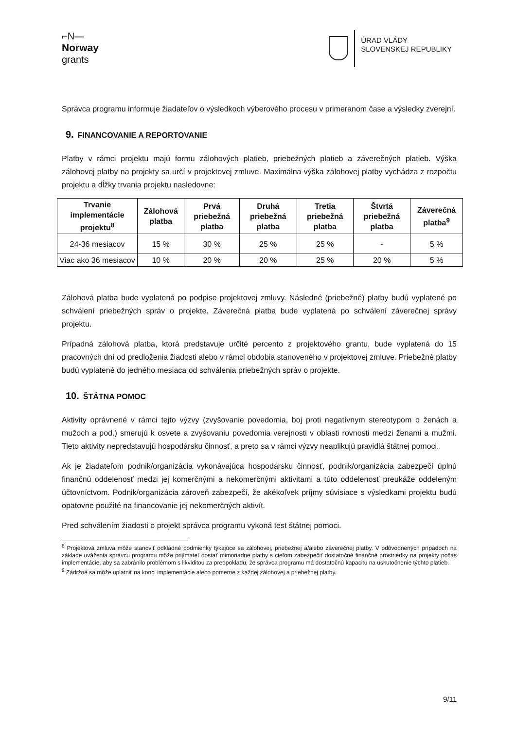⌐N—
Norway
grants
ÚRAD VLÁDY
SLOVENSKEJ REPUBLIKY
Správca programu informuje žiadateľov o výsledkoch výberového procesu v primeranom čase a výsledky zverejní.
9. FINANCOVANIE A REPORTOVANIE
Platby v rámci projektu majú formu zálohových platieb, priebežných platieb a záverečných platieb. Výška zálohovej platby na projekty sa určí v projektovej zmluve. Maximálna výška zálohovej platby vychádza z rozpočtu projektu a dĺžky trvania projektu nasledovne:
| Trvanie implementácie projektu<sup>8</sup> | Zálohová platba | Prvá priebežná platba | Druhá priebežná platba | Tretia priebežná platba | Štvrtá priebežná platba | Záverečná platba<sup>9</sup> |
| --- | --- | --- | --- | --- | --- | --- |
| 24-36 mesiacov | 15 % | 30 % | 25 % | 25 % | - | 5 % |
| Viac ako 36 mesiacov | 10 % | 20 % | 20 % | 25 % | 20 % | 5 % |
Zálohová platba bude vyplatená po podpise projektovej zmluvy. Následné (priebežné) platby budú vyplatené po schválení priebežných správ o projekte. Záverečná platba bude vyplatená po schválení záverečnej správy projektu.
Prípadná zálohová platba, ktorá predstavuje určité percento z projektového grantu, bude vyplatená do 15 pracovných dní od predloženia žiadosti alebo v rámci obdobia stanoveného v projektovej zmluve. Priebežné platby budú vyplatené do jedného mesiaca od schválenia priebežných správ o projekte.
10. ŠTÁTNA POMOC
Aktivity oprávnené v rámci tejto výzvy (zvyšovanie povedomia, boj proti negatívnym stereotypom o ženách a mužoch a pod.) smerujú k osvete a zvyšovaniu povedomia verejnosti v oblasti rovnosti medzi ženami a mužmi. Tieto aktivity nepredstavujú hospodársku činnosť, a preto sa v rámci výzvy neaplikujú pravidlá štátnej pomoci.
Ak je žiadateľom podnik/organizácia vykonávajúca hospodársku činnosť, podnik/organizácia zabezpečí úplnú finančnú oddelenosť medzi jej komerčnými a nekomerčnými aktivitami a túto oddelenosť preukáže oddeleným účtovníctvom. Podnik/organizácia zároveň zabezpečí, že akékoľvek príjmy súvisiace s výsledkami projektu budú opätovne použité na financovanie jej nekomerčných aktivít.
Pred schválením žiadosti o projekt správca programu vykoná test štátnej pomoci.
<sup>8</sup> Projektová zmluva môže stanoviť odkladné podmienky týkajúce sa zálohovej, priebežnej a/alebo záverečnej platby. V odôvodnených prípadoch na základe uváženia správcu programu môže prijímateľ dostať mimoriadne platby s cieľom zabezpečiť dostatočné finančné prostriedky na projekty počas implementácie, aby sa zabránilo problémom s likviditou za predpokladu, že správca programu má dostatočnú kapacitu na uskutočnenie týchto platieb.
<sup>9</sup> Zádržné sa môže uplatniť na konci implementácie alebo pomerne z každej zálohovej a priebežnej platby.
9/11